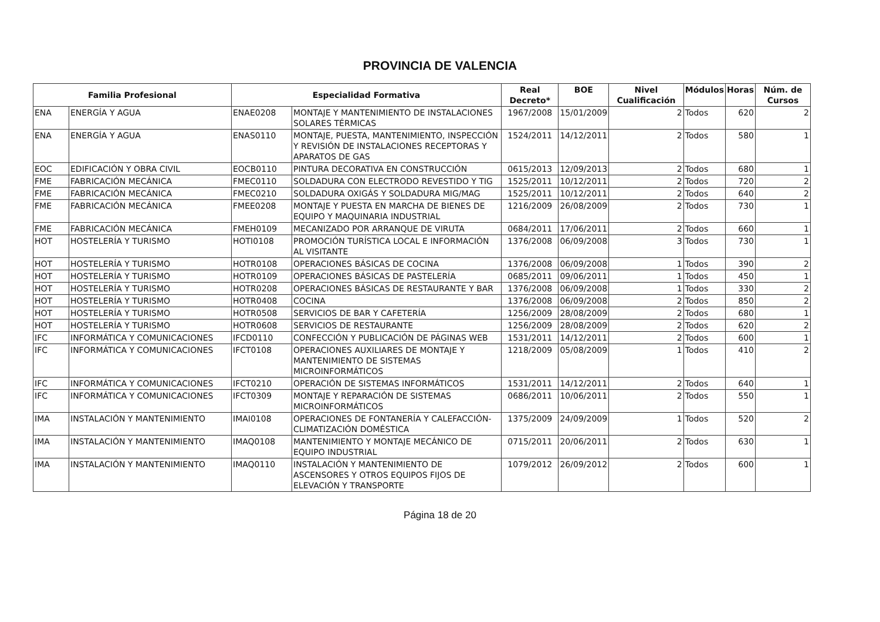PROVINCIA DE VALENCIA
| Familia Profesional | | Especialidad Formativa | | Real Decreto* | BOE | Nivel Cualificación | Módulos | Horas | Núm. de Cursos |
| --- | --- | --- | --- | --- | --- | --- | --- | --- | --- |
| ENA | ENERGÍA Y AGUA | ENAE0208 | MONTAJE Y MANTENIMIENTO DE INSTALACIONES SOLARES TÉRMICAS | 1967/2008 | 15/01/2009 | 2 | Todos | 620 | 2 |
| ENA | ENERGÍA Y AGUA | ENAS0110 | MONTAJE, PUESTA, MANTENIMIENTO, INSPECCIÓN Y REVISIÓN DE INSTALACIONES RECEPTORAS Y APARATOS DE GAS | 1524/2011 | 14/12/2011 | 2 | Todos | 580 | 1 |
| EOC | EDIFICACIÓN Y OBRA CIVIL | EOCB0110 | PINTURA DECORATIVA EN CONSTRUCCIÓN | 0615/2013 | 12/09/2013 | 2 | Todos | 680 | 1 |
| FME | FABRICACIÓN MECÁNICA | FMEC0110 | SOLDADURA CON ELECTRODO REVESTIDO Y TIG | 1525/2011 | 10/12/2011 | 2 | Todos | 720 | 2 |
| FME | FABRICACIÓN MECÁNICA | FMEC0210 | SOLDADURA OXIGÁS Y SOLDADURA MIG/MAG | 1525/2011 | 10/12/2011 | 2 | Todos | 640 | 2 |
| FME | FABRICACIÓN MECÁNICA | FMEE0208 | MONTAJE Y PUESTA EN MARCHA DE BIENES DE EQUIPO Y MAQUINARIA INDUSTRIAL | 1216/2009 | 26/08/2009 | 2 | Todos | 730 | 1 |
| FME | FABRICACIÓN MECÁNICA | FMEH0109 | MECANIZADO POR ARRANQUE DE VIRUTA | 0684/2011 | 17/06/2011 | 2 | Todos | 660 | 1 |
| HOT | HOSTELERÍA Y TURISMO | HOTI0108 | PROMOCIÓN TURÍSTICA LOCAL E INFORMACIÓN AL VISITANTE | 1376/2008 | 06/09/2008 | 3 | Todos | 730 | 1 |
| HOT | HOSTELERÍA Y TURISMO | HOTR0108 | OPERACIONES BÁSICAS DE COCINA | 1376/2008 | 06/09/2008 | 1 | Todos | 390 | 2 |
| HOT | HOSTELERÍA Y TURISMO | HOTR0109 | OPERACIONES BÁSICAS DE PASTELERÍA | 0685/2011 | 09/06/2011 | 1 | Todos | 450 | 1 |
| HOT | HOSTELERÍA Y TURISMO | HOTR0208 | OPERACIONES BÁSICAS DE RESTAURANTE Y BAR | 1376/2008 | 06/09/2008 | 1 | Todos | 330 | 2 |
| HOT | HOSTELERÍA Y TURISMO | HOTR0408 | COCINA | 1376/2008 | 06/09/2008 | 2 | Todos | 850 | 2 |
| HOT | HOSTELERÍA Y TURISMO | HOTR0508 | SERVICIOS DE BAR Y CAFETERÍA | 1256/2009 | 28/08/2009 | 2 | Todos | 680 | 1 |
| HOT | HOSTELERÍA Y TURISMO | HOTR0608 | SERVICIOS DE RESTAURANTE | 1256/2009 | 28/08/2009 | 2 | Todos | 620 | 2 |
| IFC | INFORMÁTICA Y COMUNICACIONES | IFCD0110 | CONFECCIÓN Y PUBLICACIÓN DE PÁGINAS WEB | 1531/2011 | 14/12/2011 | 2 | Todos | 600 | 1 |
| IFC | INFORMÁTICA Y COMUNICACIONES | IFCT0108 | OPERACIONES AUXILIARES DE MONTAJE Y MANTENIMIENTO DE SISTEMAS MICROINFORMÁTICOS | 1218/2009 | 05/08/2009 | 1 | Todos | 410 | 2 |
| IFC | INFORMÁTICA Y COMUNICACIONES | IFCT0210 | OPERACIÓN DE SISTEMAS INFORMÁTICOS | 1531/2011 | 14/12/2011 | 2 | Todos | 640 | 1 |
| IFC | INFORMÁTICA Y COMUNICACIONES | IFCT0309 | MONTAJE Y REPARACIÓN DE SISTEMAS MICROINFORMÁTICOS | 0686/2011 | 10/06/2011 | 2 | Todos | 550 | 1 |
| IMA | INSTALACIÓN Y MANTENIMIENTO | IMAI0108 | OPERACIONES DE FONTANERÍA Y CALEFACCIÓN-CLIMATIZACIÓN DOMÉSTICA | 1375/2009 | 24/09/2009 | 1 | Todos | 520 | 2 |
| IMA | INSTALACIÓN Y MANTENIMIENTO | IMAQ0108 | MANTENIMIENTO Y MONTAJE MECÁNICO DE EQUIPO INDUSTRIAL | 0715/2011 | 20/06/2011 | 2 | Todos | 630 | 1 |
| IMA | INSTALACIÓN Y MANTENIMIENTO | IMAQ0110 | INSTALACIÓN Y MANTENIMIENTO DE ASCENSORES Y OTROS EQUIPOS FIJOS DE ELEVACIÓN Y TRANSPORTE | 1079/2012 | 26/09/2012 | 2 | Todos | 600 | 1 |
Página 18 de 20